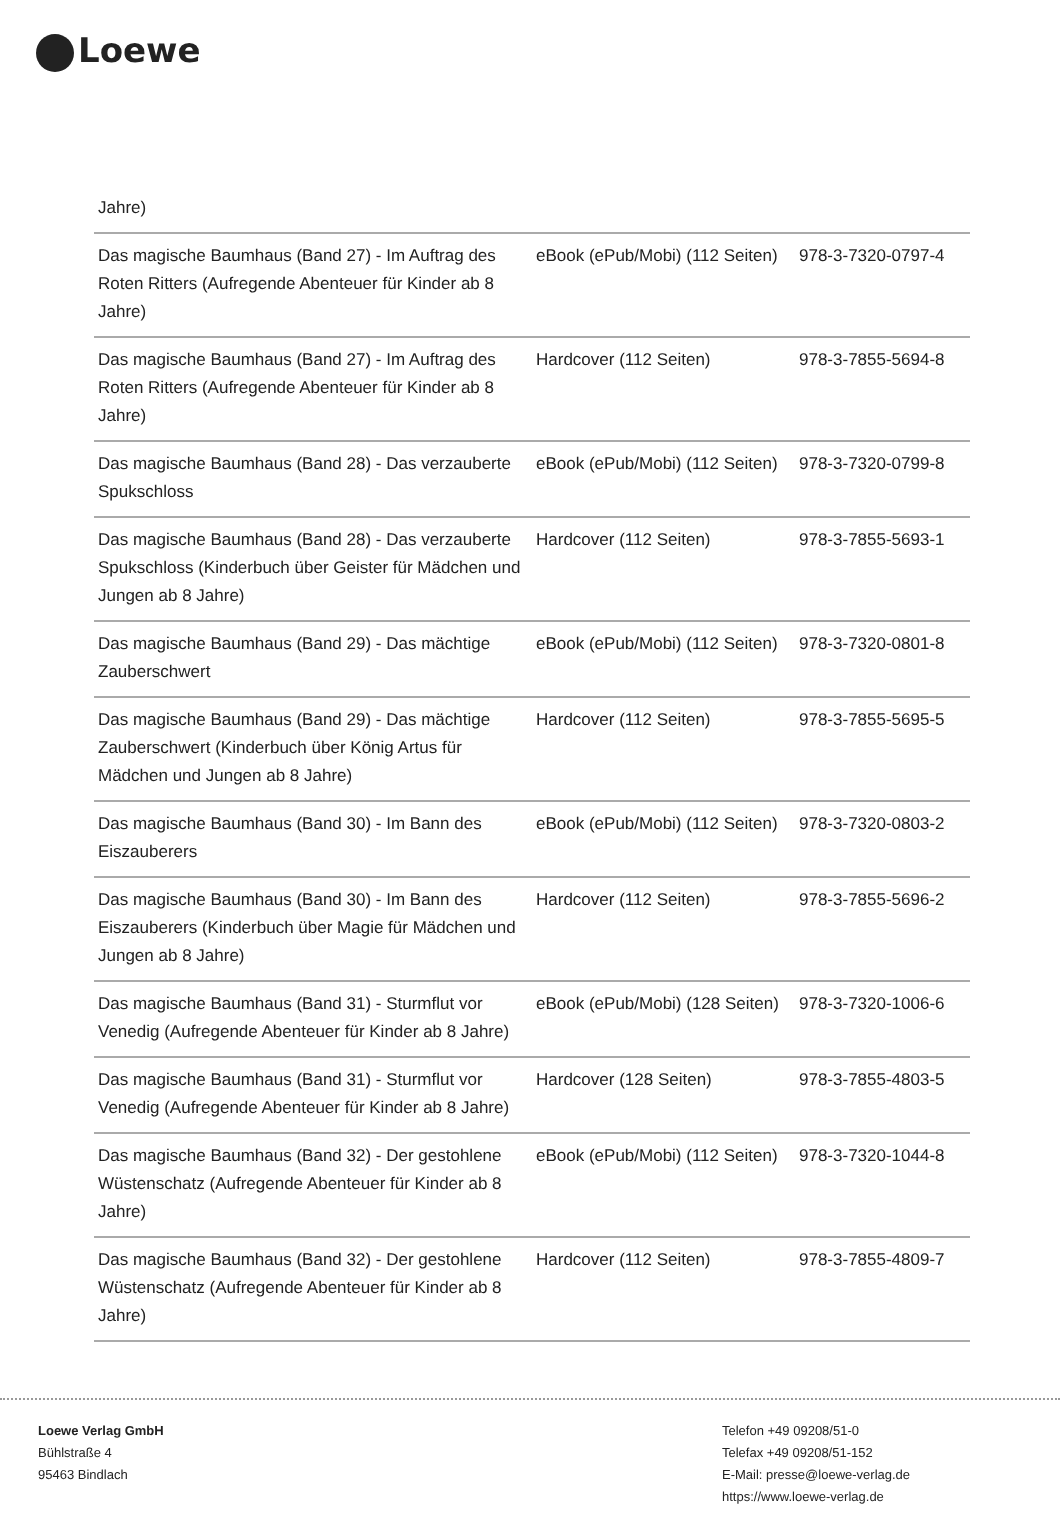Loewe
Jahre)
| Das magische Baumhaus (Band 27) - Im Auftrag des Roten Ritters (Aufregende Abenteuer für Kinder ab 8 Jahre) | eBook (ePub/Mobi) (112 Seiten) | 978-3-7320-0797-4 |
| Das magische Baumhaus (Band 27) - Im Auftrag des Roten Ritters (Aufregende Abenteuer für Kinder ab 8 Jahre) | Hardcover (112 Seiten) | 978-3-7855-5694-8 |
| Das magische Baumhaus (Band 28) - Das verzauberte Spukschloss | eBook (ePub/Mobi) (112 Seiten) | 978-3-7320-0799-8 |
| Das magische Baumhaus (Band 28) - Das verzauberte Spukschloss (Kinderbuch über Geister für Mädchen und Jungen ab 8 Jahre) | Hardcover (112 Seiten) | 978-3-7855-5693-1 |
| Das magische Baumhaus (Band 29) - Das mächtige Zauberschwert | eBook (ePub/Mobi) (112 Seiten) | 978-3-7320-0801-8 |
| Das magische Baumhaus (Band 29) - Das mächtige Zauberschwert (Kinderbuch über König Artus für Mädchen und Jungen ab 8 Jahre) | Hardcover (112 Seiten) | 978-3-7855-5695-5 |
| Das magische Baumhaus (Band 30) - Im Bann des Eiszauberers | eBook (ePub/Mobi) (112 Seiten) | 978-3-7320-0803-2 |
| Das magische Baumhaus (Band 30) - Im Bann des Eiszauberers (Kinderbuch über Magie für Mädchen und Jungen ab 8 Jahre) | Hardcover (112 Seiten) | 978-3-7855-5696-2 |
| Das magische Baumhaus (Band 31) - Sturmflut vor Venedig (Aufregende Abenteuer für Kinder ab 8 Jahre) | eBook (ePub/Mobi) (128 Seiten) | 978-3-7320-1006-6 |
| Das magische Baumhaus (Band 31) - Sturmflut vor Venedig (Aufregende Abenteuer für Kinder ab 8 Jahre) | Hardcover (128 Seiten) | 978-3-7855-4803-5 |
| Das magische Baumhaus (Band 32) - Der gestohlene Wüstenschatz (Aufregende Abenteuer für Kinder ab 8 Jahre) | eBook (ePub/Mobi) (112 Seiten) | 978-3-7320-1044-8 |
| Das magische Baumhaus (Band 32) - Der gestohlene Wüstenschatz (Aufregende Abenteuer für Kinder ab 8 Jahre) | Hardcover (112 Seiten) | 978-3-7855-4809-7 |
Loewe Verlag GmbH
Bühlstraße 4
95463 Bindlach
Telefon +49 09208/51-0
Telefax +49 09208/51-152
E-Mail: presse@loewe-verlag.de
https://www.loewe-verlag.de